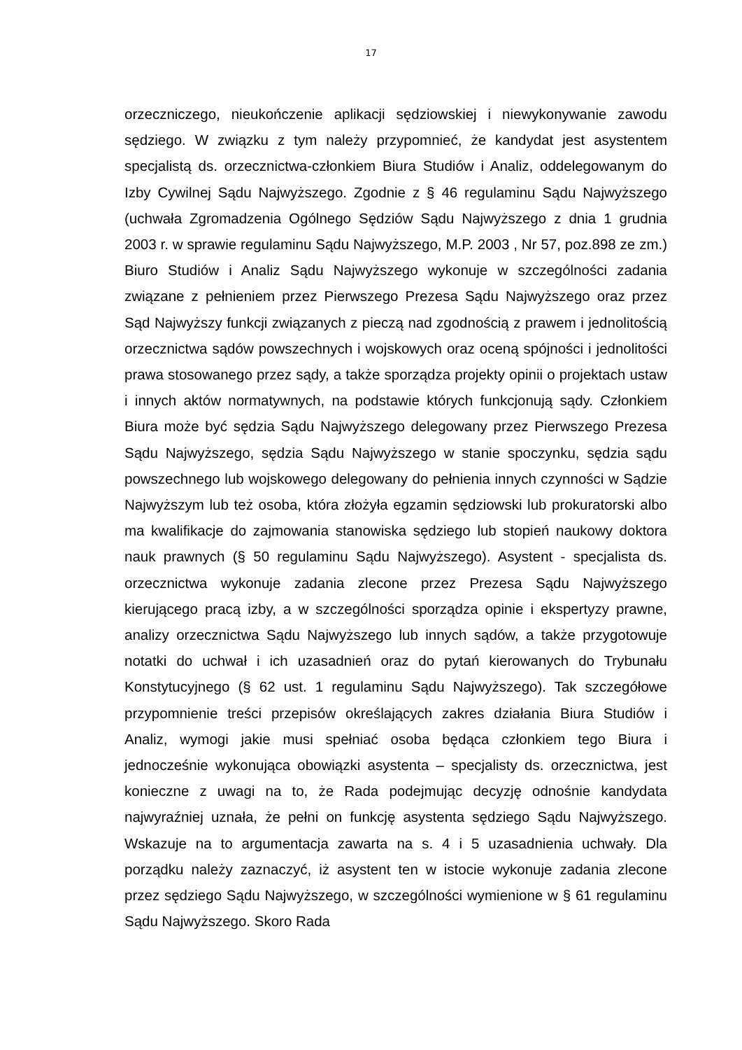17
orzeczniczego, nieukończenie aplikacji sędziowskiej i niewykonywanie zawodu sędziego. W związku z tym należy przypomnieć, że kandydat jest asystentem specjalistą ds. orzecznictwa-członkiem Biura Studiów i Analiz, oddelegowanym do Izby Cywilnej Sądu Najwyższego. Zgodnie z § 46 regulaminu Sądu Najwyższego (uchwała Zgromadzenia Ogólnego Sędziów Sądu Najwyższego z dnia 1 grudnia 2003 r. w sprawie regulaminu Sądu Najwyższego, M.P. 2003 , Nr 57, poz.898 ze zm.) Biuro Studiów i Analiz Sądu Najwyższego wykonuje w szczególności zadania związane z pełnieniem przez Pierwszego Prezesa Sądu Najwyższego oraz przez Sąd Najwyższy funkcji związanych z pieczą nad zgodnością z prawem i jednolitością orzecznictwa sądów powszechnych i wojskowych oraz oceną spójności i jednolitości prawa stosowanego przez sądy, a także sporządza projekty opinii o projektach ustaw i innych aktów normatywnych, na podstawie których funkcjonują sądy. Członkiem Biura może być sędzia Sądu Najwyższego delegowany przez Pierwszego Prezesa Sądu Najwyższego, sędzia Sądu Najwyższego w stanie spoczynku, sędzia sądu powszechnego lub wojskowego delegowany do pełnienia innych czynności w Sądzie Najwyższym lub też osoba, która złożyła egzamin sędziowski lub prokuratorski albo ma kwalifikacje do zajmowania stanowiska sędziego lub stopień naukowy doktora nauk prawnych (§ 50 regulaminu Sądu Najwyższego). Asystent - specjalista ds. orzecznictwa wykonuje zadania zlecone przez Prezesa Sądu Najwyższego kierującego pracą izby, a w szczególności sporządza opinie i ekspertyzy prawne, analizy orzecznictwa Sądu Najwyższego lub innych sądów, a także przygotowuje notatki do uchwał i ich uzasadnień oraz do pytań kierowanych do Trybunału Konstytucyjnego (§ 62 ust. 1 regulaminu Sądu Najwyższego). Tak szczegółowe przypomnienie treści przepisów określających zakres działania Biura Studiów i Analiz, wymogi jakie musi spełniać osoba będąca członkiem tego Biura i jednocześnie wykonująca obowiązki asystenta – specjalisty ds. orzecznictwa, jest konieczne z uwagi na to, że Rada podejmując decyzję odnośnie kandydata najwyraźniej uznała, że pełni on funkcję asystenta sędziego Sądu Najwyższego. Wskazuje na to argumentacja zawarta na s. 4 i 5 uzasadnienia uchwały. Dla porządku należy zaznaczyć, iż asystent ten w istocie wykonuje zadania zlecone przez sędziego Sądu Najwyższego, w szczególności wymienione w § 61 regulaminu Sądu Najwyższego. Skoro Rada